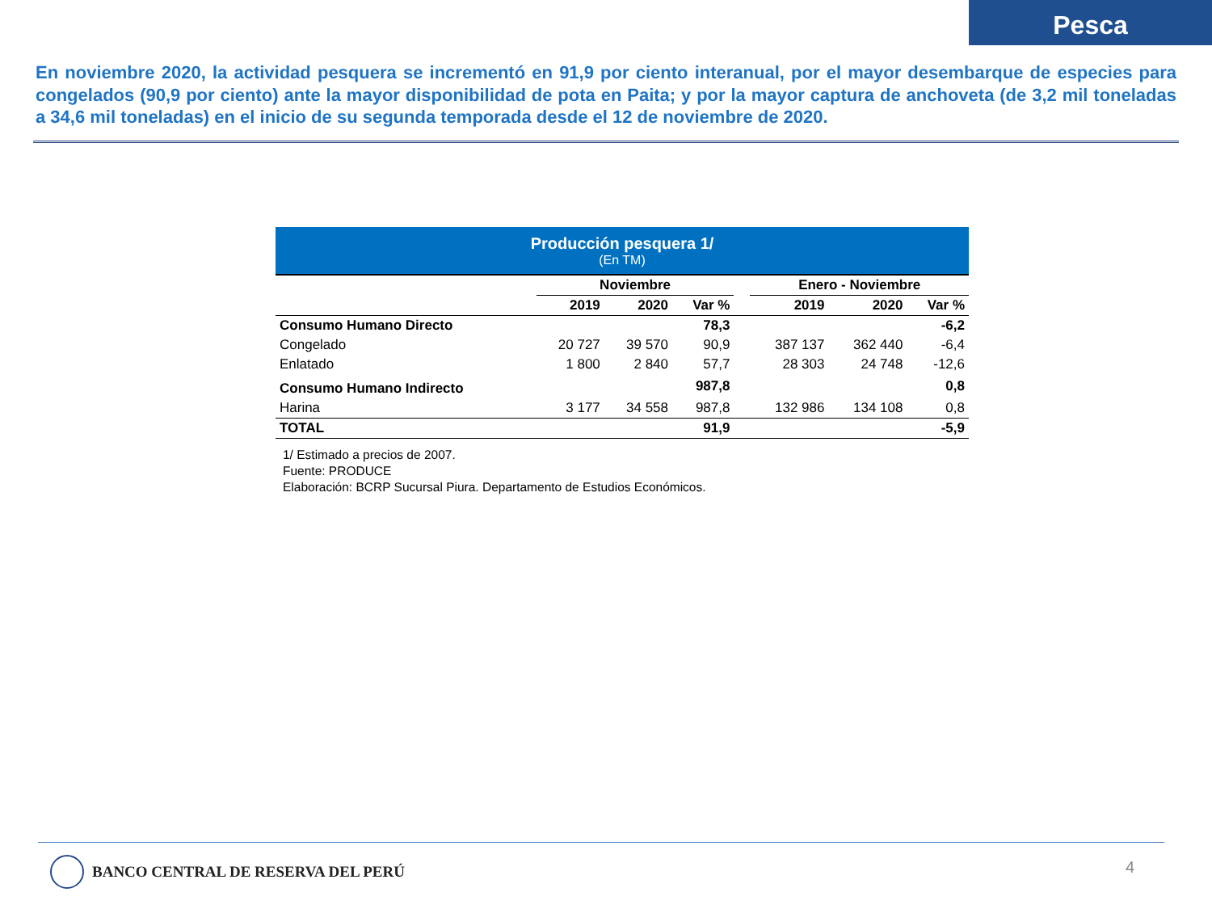Pesca
En noviembre 2020, la actividad pesquera se incrementó en 91,9 por ciento interanual, por el mayor desembarque de especies para congelados (90,9 por ciento) ante la mayor disponibilidad de pota en Paita; y por la mayor captura de anchoveta (de 3,2 mil toneladas a 34,6 mil toneladas) en el inicio de su segunda temporada desde el 12 de noviembre de 2020.
Producción pesquera 1/
(En TM)
| | Noviembre | | | | Enero - Noviembre | | |
| --- | --- | --- | --- | --- | --- | --- | --- |
| | 2019 | 2020 | Var % | | 2019 | 2020 | Var % |
| Consumo Humano Directo | | | 78,3 | | | | -6,2 |
| Congelado | 20 727 | 39 570 | 90,9 | | 387 137 | 362 440 | -6,4 |
| Enlatado | 1 800 | 2 840 | 57,7 | | 28 303 | 24 748 | -12,6 |
| Consumo Humano Indirecto | | | 987,8 | | | | 0,8 |
| Harina | 3 177 | 34 558 | 987,8 | | 132 986 | 134 108 | 0,8 |
| TOTAL | | | 91,9 | | | | -5,9 |
1/ Estimado a precios de 2007.
Fuente: PRODUCE
Elaboración: BCRP Sucursal Piura. Departamento de Estudios Económicos.
BANCO CENTRAL DE RESERVA DEL PERÚ
4